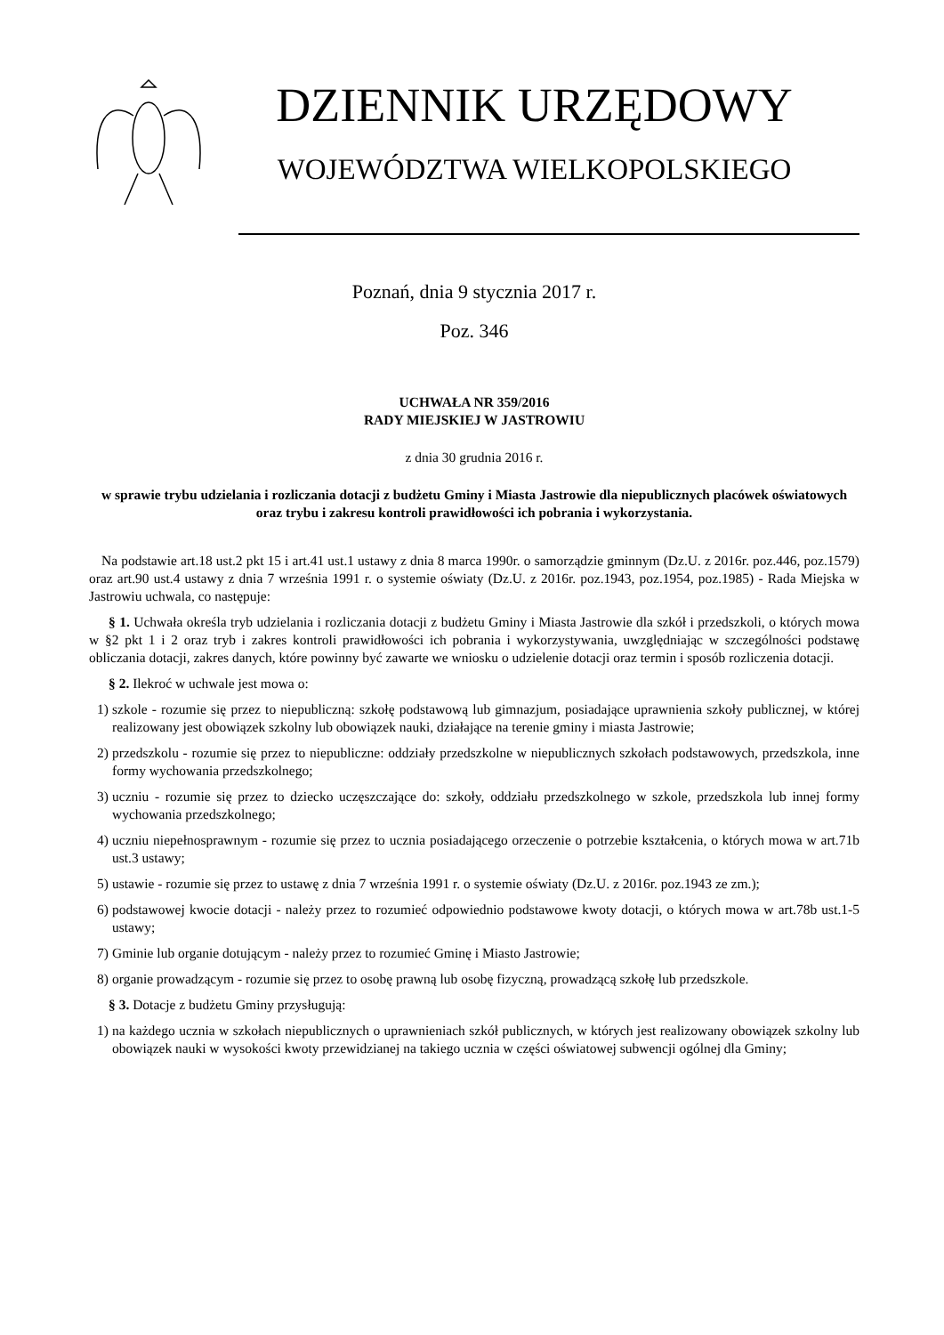DZIENNIK URZĘDOWY
WOJEWÓDZTWA WIELKOPOLSKIEGO
Poznań, dnia 9 stycznia 2017 r.
Poz. 346
UCHWAŁA NR 359/2016
RADY MIEJSKIEJ W JASTROWIU
z dnia 30 grudnia 2016 r.
w sprawie trybu udzielania i rozliczania dotacji z budżetu Gminy i Miasta Jastrowie dla niepublicznych placówek oświatowych oraz trybu i zakresu kontroli prawidłowości ich pobrania i wykorzystania.
Na podstawie art.18 ust.2 pkt 15 i art.41 ust.1 ustawy z dnia 8 marca 1990r. o samorządzie gminnym (Dz.U. z 2016r. poz.446, poz.1579) oraz art.90 ust.4 ustawy z dnia 7 września 1991 r. o systemie oświaty (Dz.U. z 2016r. poz.1943, poz.1954, poz.1985) - Rada Miejska w Jastrowiu uchwala, co następuje:
§ 1. Uchwała określa tryb udzielania i rozliczania dotacji z budżetu Gminy i Miasta Jastrowie dla szkół i przedszkoli, o których mowa w §2 pkt 1 i 2 oraz tryb i zakres kontroli prawidłowości ich pobrania i wykorzystywania, uwzględniając w szczególności podstawę obliczania dotacji, zakres danych, które powinny być zawarte we wniosku o udzielenie dotacji oraz termin i sposób rozliczenia dotacji.
§ 2. Ilekroć w uchwale jest mowa o:
1) szkole - rozumie się przez to niepubliczną: szkołę podstawową lub gimnazjum, posiadające uprawnienia szkoły publicznej, w której realizowany jest obowiązek szkolny lub obowiązek nauki, działające na terenie gminy i miasta Jastrowie;
2) przedszkolu - rozumie się przez to niepubliczne: oddziały przedszkolne w niepublicznych szkołach podstawowych, przedszkola, inne formy wychowania przedszkolnego;
3) uczniu - rozumie się przez to dziecko uczęszczające do: szkoły, oddziału przedszkolnego w szkole, przedszkola lub innej formy wychowania przedszkolnego;
4) uczniu niepełnosprawnym - rozumie się przez to ucznia posiadającego orzeczenie o potrzebie kształcenia, o których mowa w art.71b ust.3 ustawy;
5) ustawie - rozumie się przez to ustawę z dnia 7 września 1991 r. o systemie oświaty (Dz.U. z 2016r. poz.1943 ze zm.);
6) podstawowej kwocie dotacji - należy przez to rozumieć odpowiednio podstawowe kwoty dotacji, o których mowa w art.78b ust.1-5 ustawy;
7) Gminie lub organie dotującym - należy przez to rozumieć Gminę i Miasto Jastrowie;
8) organie prowadzącym - rozumie się przez to osobę prawną lub osobę fizyczną, prowadzącą szkołę lub przedszkole.
§ 3. Dotacje z budżetu Gminy przysługują:
1) na każdego ucznia w szkołach niepublicznych o uprawnieniach szkół publicznych, w których jest realizowany obowiązek szkolny lub obowiązek nauki w wysokości kwoty przewidzianej na takiego ucznia w części oświatowej subwencji ogólnej dla Gminy;